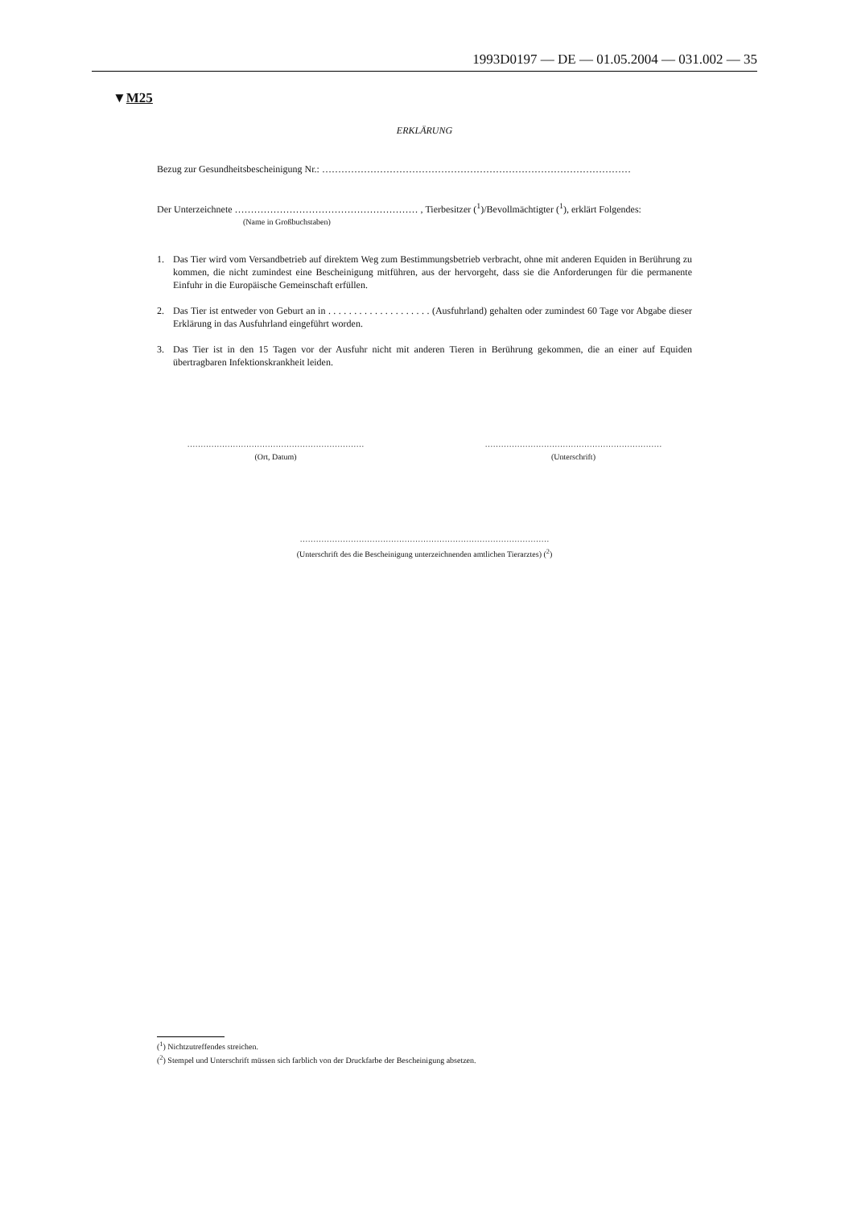1993D0197 — DE — 01.05.2004 — 031.002 — 35
▼M25
ERKLÄRUNG
Bezug zur Gesundheitsbescheinigung Nr.: ……………………………………………………………………………………
Der Unterzeichnete ………………………………………………… , Tierbesitzer (<sup>1</sup>)/Bevollmächtigter (<sup>1</sup>), erklärt Folgendes:
(Name in Großbuchstaben)
1. Das Tier wird vom Versandbetrieb auf direktem Weg zum Bestimmungsbetrieb verbracht, ohne mit anderen Equiden in Berührung zu kommen, die nicht zumindest eine Bescheinigung mitführen, aus der hervorgeht, dass sie die Anforderungen für die permanente Einfuhr in die Europäische Gemeinschaft erfüllen.
2. Das Tier ist entweder von Geburt an in . . . . . . . . . . . . . . . . . . . . (Ausfuhrland) gehalten oder zumindest 60 Tage vor Abgabe dieser Erklärung in das Ausfuhrland eingeführt worden.
3. Das Tier ist in den 15 Tagen vor der Ausfuhr nicht mit anderen Tieren in Berührung gekommen, die an einer auf Equiden übertragbaren Infektionskrankheit leiden.
…………………………………………………………
(Ort, Datum)
…………………………………………………………
(Unterschrift)
…………………………………………………………………………………
(Unterschrift des die Bescheinigung unterzeichnenden amtlichen Tierarztes) (<sup>2</sup>)
(<sup>1</sup>) Nichtzutreffendes streichen.
(<sup>2</sup>) Stempel und Unterschrift müssen sich farblich von der Druckfarbe der Bescheinigung absetzen.